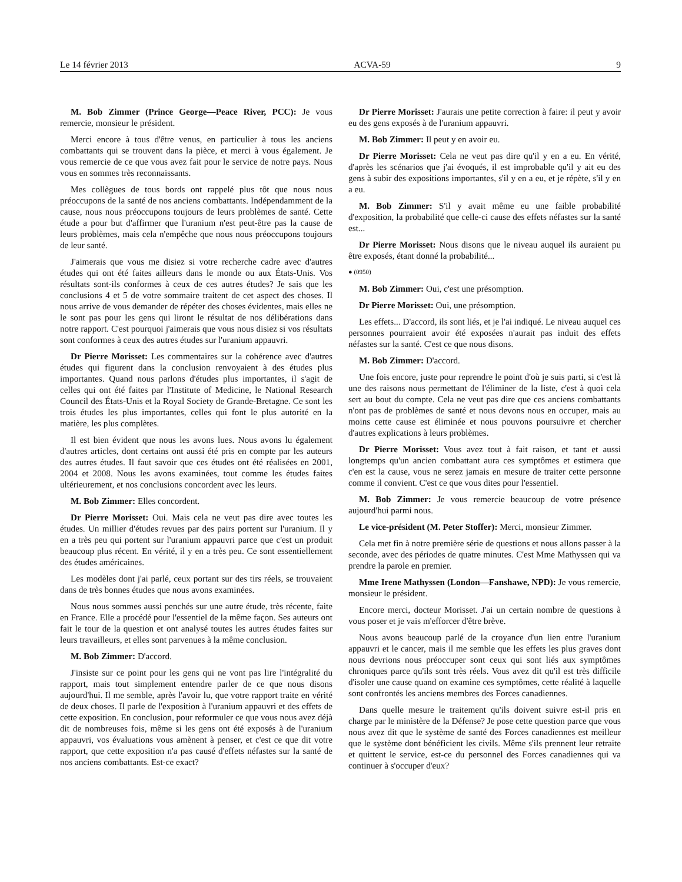Le 14 février 2013 ACVA-59 9
M. Bob Zimmer (Prince George—Peace River, PCC): Je vous remercie, monsieur le président.
Merci encore à tous d'être venus, en particulier à tous les anciens combattants qui se trouvent dans la pièce, et merci à vous également. Je vous remercie de ce que vous avez fait pour le service de notre pays. Nous vous en sommes très reconnaissants.
Mes collègues de tous bords ont rappelé plus tôt que nous nous préoccupons de la santé de nos anciens combattants. Indépendamment de la cause, nous nous préoccupons toujours de leurs problèmes de santé. Cette étude a pour but d'affirmer que l'uranium n'est peut-être pas la cause de leurs problèmes, mais cela n'empêche que nous nous préoccupons toujours de leur santé.
J'aimerais que vous me disiez si votre recherche cadre avec d'autres études qui ont été faites ailleurs dans le monde ou aux États-Unis. Vos résultats sont-ils conformes à ceux de ces autres études? Je sais que les conclusions 4 et 5 de votre sommaire traitent de cet aspect des choses. Il nous arrive de vous demander de répéter des choses évidentes, mais elles ne le sont pas pour les gens qui liront le résultat de nos délibérations dans notre rapport. C'est pourquoi j'aimerais que vous nous disiez si vos résultats sont conformes à ceux des autres études sur l'uranium appauvri.
Dr Pierre Morisset: Les commentaires sur la cohérence avec d'autres études qui figurent dans la conclusion renvoyaient à des études plus importantes. Quand nous parlons d'études plus importantes, il s'agit de celles qui ont été faites par l'Institute of Medicine, le National Research Council des États-Unis et la Royal Society de Grande-Bretagne. Ce sont les trois études les plus importantes, celles qui font le plus autorité en la matière, les plus complètes.
Il est bien évident que nous les avons lues. Nous avons lu également d'autres articles, dont certains ont aussi été pris en compte par les auteurs des autres études. Il faut savoir que ces études ont été réalisées en 2001, 2004 et 2008. Nous les avons examinées, tout comme les études faites ultérieurement, et nos conclusions concordent avec les leurs.
M. Bob Zimmer: Elles concordent.
Dr Pierre Morisset: Oui. Mais cela ne veut pas dire avec toutes les études. Un millier d'études revues par des pairs portent sur l'uranium. Il y en a très peu qui portent sur l'uranium appauvri parce que c'est un produit beaucoup plus récent. En vérité, il y en a très peu. Ce sont essentiellement des études américaines.
Les modèles dont j'ai parlé, ceux portant sur des tirs réels, se trouvaient dans de très bonnes études que nous avons examinées.
Nous nous sommes aussi penchés sur une autre étude, très récente, faite en France. Elle a procédé pour l'essentiel de la même façon. Ses auteurs ont fait le tour de la question et ont analysé toutes les autres études faites sur leurs travailleurs, et elles sont parvenues à la même conclusion.
M. Bob Zimmer: D'accord.
J'insiste sur ce point pour les gens qui ne vont pas lire l'intégralité du rapport, mais tout simplement entendre parler de ce que nous disons aujourd'hui. Il me semble, après l'avoir lu, que votre rapport traite en vérité de deux choses. Il parle de l'exposition à l'uranium appauvri et des effets de cette exposition. En conclusion, pour reformuler ce que vous nous avez déjà dit de nombreuses fois, même si les gens ont été exposés à de l'uranium appauvri, vos évaluations vous amènent à penser, et c'est ce que dit votre rapport, que cette exposition n'a pas causé d'effets néfastes sur la santé de nos anciens combattants. Est-ce exact?
Dr Pierre Morisset: J'aurais une petite correction à faire: il peut y avoir eu des gens exposés à de l'uranium appauvri.
M. Bob Zimmer: Il peut y en avoir eu.
Dr Pierre Morisset: Cela ne veut pas dire qu'il y en a eu. En vérité, d'après les scénarios que j'ai évoqués, il est improbable qu'il y ait eu des gens à subir des expositions importantes, s'il y en a eu, et je répète, s'il y en a eu.
M. Bob Zimmer: S'il y avait même eu une faible probabilité d'exposition, la probabilité que celle-ci cause des effets néfastes sur la santé est...
Dr Pierre Morisset: Nous disons que le niveau auquel ils auraient pu être exposés, étant donné la probabilité...
● (0950)
M. Bob Zimmer: Oui, c'est une présomption.
Dr Pierre Morisset: Oui, une présomption.
Les effets... D'accord, ils sont liés, et je l'ai indiqué. Le niveau auquel ces personnes pourraient avoir été exposées n'aurait pas induit des effets néfastes sur la santé. C'est ce que nous disons.
M. Bob Zimmer: D'accord.
Une fois encore, juste pour reprendre le point d'où je suis parti, si c'est là une des raisons nous permettant de l'éliminer de la liste, c'est à quoi cela sert au bout du compte. Cela ne veut pas dire que ces anciens combattants n'ont pas de problèmes de santé et nous devons nous en occuper, mais au moins cette cause est éliminée et nous pouvons poursuivre et chercher d'autres explications à leurs problèmes.
Dr Pierre Morisset: Vous avez tout à fait raison, et tant et aussi longtemps qu'un ancien combattant aura ces symptômes et estimera que c'en est la cause, vous ne serez jamais en mesure de traiter cette personne comme il convient. C'est ce que vous dites pour l'essentiel.
M. Bob Zimmer: Je vous remercie beaucoup de votre présence aujourd'hui parmi nous.
Le vice-président (M. Peter Stoffer): Merci, monsieur Zimmer.
Cela met fin à notre première série de questions et nous allons passer à la seconde, avec des périodes de quatre minutes. C'est Mme Mathyssen qui va prendre la parole en premier.
Mme Irene Mathyssen (London—Fanshawe, NPD): Je vous remercie, monsieur le président.
Encore merci, docteur Morisset. J'ai un certain nombre de questions à vous poser et je vais m'efforcer d'être brève.
Nous avons beaucoup parlé de la croyance d'un lien entre l'uranium appauvri et le cancer, mais il me semble que les effets les plus graves dont nous devrions nous préoccuper sont ceux qui sont liés aux symptômes chroniques parce qu'ils sont très réels. Vous avez dit qu'il est très difficile d'isoler une cause quand on examine ces symptômes, cette réalité à laquelle sont confrontés les anciens membres des Forces canadiennes.
Dans quelle mesure le traitement qu'ils doivent suivre est-il pris en charge par le ministère de la Défense? Je pose cette question parce que vous nous avez dit que le système de santé des Forces canadiennes est meilleur que le système dont bénéficient les civils. Même s'ils prennent leur retraite et quittent le service, est-ce du personnel des Forces canadiennes qui va continuer à s'occuper d'eux?